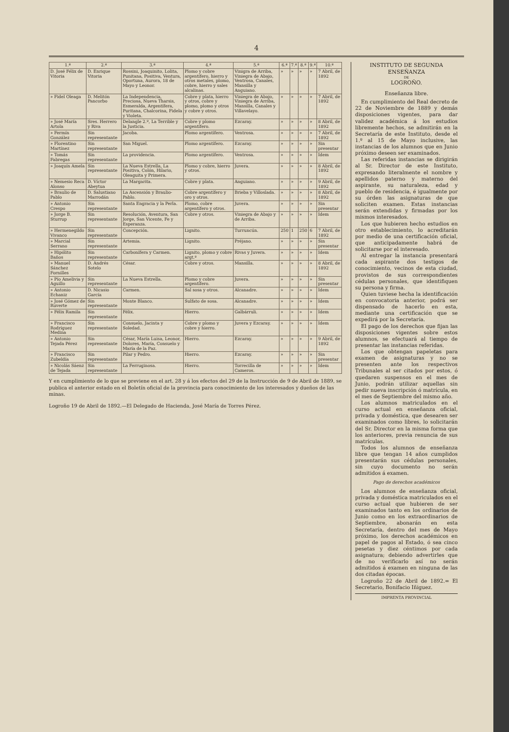4
| 1.ª | 2.ª | 3.ª | 4.ª | 5.ª | 6.ª | 7.ª | 8.ª | 9.ª | 10.ª |
| --- | --- | --- | --- | --- | --- | --- | --- | --- | --- |
| D. José Félix de Vitoria | D. Enrique Vitoria | Rossini, Joaquinito, Lolita, Punitana, Positiva, Ventura, Oportuna, Aurora, 18 de Mayo y Leonor. | Plomo y cobre argentífero, hierro y otros metales, plomo, cobre, hierro y sales alcalinas. | Vinigra de Arriba, Viniegra de Abajo, Ventrosa, Canales, Mansilla y Anguiano. | » | » | » | » | 7 Abril, de 1892 |
| » Fidel Oleaga | D. Melitón Pancorbo | La Independencia, Preciosa, Nueva Tharsis, Esmeralda, Argentífera, Puritana, Chalcorina, Fidela y Violeta. | Cobre y plata, hierro y otros, cobre y plomo, plomo y otros y cobre y otros. | Viniegra de Abajo, Viniegra de Arriba, Mansilla, Canales y Villavelayo. | » | » | » | » | 7 Abril, de 1892 |
| » José María Artola | Sres. Herrero y Riva | Delangle 2.º, La Terrible y la Justicia. | Cobre y plomo argentífero. | Ezcaray. | » | » | » | » | 8 Abril, de 1892 |
| » Fermín González | Sin representante | Jacoba. | Plomo argentífero. | Ventrosa. | » | » | » | » | 7 Abril, de 1892 |
| » Florentino Martínez | Sin representante | San Miguel. | Plomo argentífero. | Ezcaray. | » | » | » | » | Sin presentar |
| » Tomás Fabregas | Sin representante | La providencia. | Plomo argentífero. | Ventrosa. | » | » | » | » | Idem |
| » Joaquín Amela | Sin representante | La Nueva Estrella, La Positiva, Colón, Hilario, Oleaguita y Primera. | Plomo y cobre, hierro y otros. | Juvera. | » | » | » | » | 8 Abril, de 1892 |
| » Nemesio Reca Alonso | D. Víctor Abeytua | La Margarita. | Cobre y plata. | Anguiano. | » | » | » | » | 9 Abril, de 1892 |
| » Braulio de Pablo | D. Salustiano Marrodán | La Ascensión y Braulio-Pablo. | Cobre argentífero y oro y otros. | Brieba y Villoslada. | » | » | » | » | 8 Abril, de 1892 |
| » Antonio Crespo | Sin representante | Santa Engracia y la Perla. | Plomo, cobre argentífero y otros. | Juvera. | » | » | » | » | Sin presentar |
| » Jorge B. Sturrup | Sin representante | Resolución, Aventura, San Jorge, San Vicente, Fe y Esperanza. | Cobre y otros. | Viniegra de Abajo y de Arriba. | » | » | » | » | Idem |
| » Hermenegildo Vivanco | Sin representante | Concepción. | Lignito. | Turruncún. | 250 | 1 | 250 | 6 | 7 Abril, de 1892 |
| » Marcial Serrano | Sin representante | Artemia. | Lignito. | Préjano. | » | » | » | » | Sin presentar |
| » Hipólito Baños | Sin representante | Carbonífera y Carmen. | Lignito, plomo y cobre argt.º | Rivas y Juvera. | » | » | » | » | Idem |
| » Manuel Sánchez Fornilles | D. Andrés Sotelo | César. | Cobre y otros. | Mansilla. | » | » | » | » | 8 Abril, de 1892 |
| » Pío Amelivia y Aguillo | Sin representante | La Nueva Estrella. | Plomo y cobre argentífero. | Juvera. | » | » | » | » | Sin presentar |
| » Antonio Echaniz | D. Nicasio García | Carmen. | Sal sosa y otros. | Alcanadre. | » | » | » | » | Idem |
| » José Gómez de Ruverte | Sin representante | Monte Blanco. | Sulfato de sosa. | Alcanadre. | » | » | » | » | Idem |
| » Félix Ramila | Sin representante | Félix. | Hierro. | Galbárruli. | » | » | » | » | Idem |
| » Francisco Rodríguez Medina | Sin representante | Consuelo, Jacinta y Soledad. | Cobre y plomo y cobre y hierro. | Juvera y Ezcaray. | » | » | » | » | Idem |
| » Antonio Tejada Pérez | Sin representante | César, María Luisa, Leonor, Dolores, María, Consuelo y María de la Paz. | Hierro. | Ezcaray. | » | » | » | » | 9 Abril, de 1892 |
| » Francisco Zubeldía | Sin representante | Pilar y Pedro. | Hierro. | Ezcaray. | » | » | » | » | Sin presentar |
| » Nicolás Sáenz de Tejada | Sin representante | La Ferruginosa. | Hierro. | Torrecilla de Cameros. | » | » | » | » | Idem |
Y en cumplimiento de lo que se previene en el art. 28 y á los efectos del 29 de la Instrucción de 9 de Abril de 1889, se publica el anterior estado en el Boletín oficial de la provincia para conocimiento de los interesados y dueños de las minas.
Logroño 19 de Abril de 1892.—El Delegado de Hacienda, José María de Torres Pérez.
INSTITUTO DE SEGUNDA ENSEÑANZA
DE
LOGROÑO.
Enseñanza libre.
En cumplimiento del Real decreto de 22 de Noviembre de 1889 y demás disposiciones vigentes, para dar validez académica á los estudios libremente hechos, se admitirán en la Secretaría de este Instituto, desde el 1.º al 15 de Mayo inclusive, las instancias de los alumnos que en Junio próximo deseen ser examinados.
Las referidas instancias se dirigirán al Sr. Director de este Instituto, expresando literalmente el nombre y apellidos paterno y materno del aspirante, su naturaleza, edad y pueblo de residencia, é igualmente por su órden las asignaturas de que soliciten examen. Estas instancias serán extendidas y firmadas por los mismos interesados.
Los que hubieren hecho estudios en otro establecimiento, lo acreditarán por medio de una certificación oficial, que anticipadamente habrá de solicitarse por el interesado.
Al entregar la instancia presentará cada aspirante dos testigos de conocimiento, vecinos de esta ciudad, provistos de sus correspondientes cédulas personales, que identifiquen su persona y firma.
Quien tuviese hecha la identificación en convocatoria anterior, podrá ser dispensado de hacerlo en esta, mediante una certificación que se expedirá por la Secretaría.
El pago de los derechos que fijan las disposiciones vigentes sobre estos alumnos, se efectuará al tiempo de presentar las instancias referidas.
Los que obtengan papeletas para examen de asignaturas y no se presenten ante los respectivos Tribunales al ser citados por estos, ó quedaren suspensos en el mes de Junio, podrán utilizar aquellas sin pedir nueva inscripción ó matrícula, en el mes de Septiembre del mismo año.
Los alumnos matriculados en el curso actual en enseñanza oficial, privada y doméstica, que desearen ser examinados como libres, lo solicitarán del Sr. Director en la misma forma que los anteriores, previa renuncia de sus matrículas.
Todos los alumnos de enseñanza libre que tengan 14 años cumplidos presentarán sus cédulas personales, sin cuyo documento no serán admitidos á examen.
Pago de derechos académicos
Los alumnos de enseñanza oficial, privada y doméstica matriculados en el curso actual que hubieren de ser examinados tanto en los ordinarios de Junio como en los extraordinarios de Septiembre, abonarán en esta Secretaría, dentro del mes de Mayo próximo, los derechos académicos en papel de pagos al Estado, ó sea cinco pesetas y diez céntimos por cada asignatura; debiendo advertirles que de no verificarlo así no serán admitidos á examen en ninguna de las dos citadas épocas.
Logroño 22 de Abril de 1892.= El Secretario, Bonifacio Iñiguez.
IMPRENTA PROVINCIAL